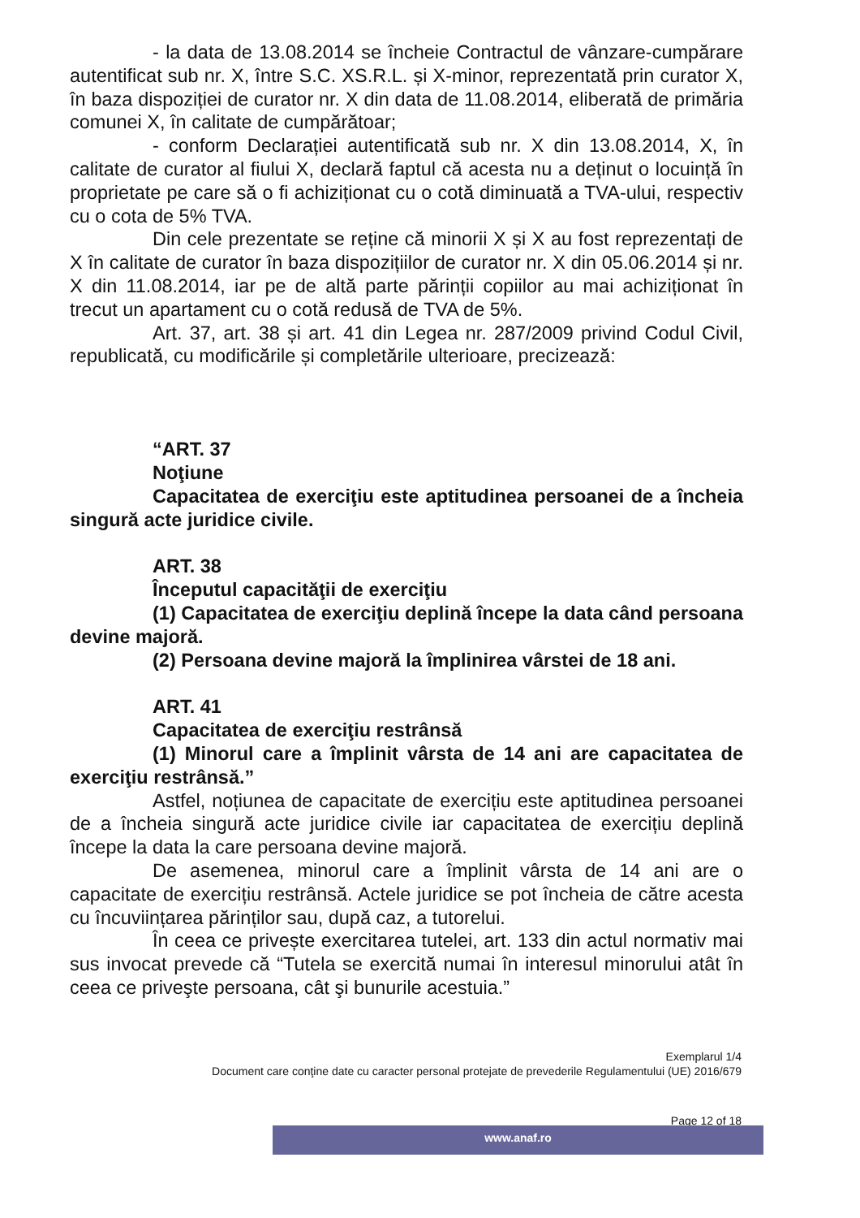- la data de 13.08.2014 se încheie Contractul de vânzare-cumpărare autentificat sub nr. X, între S.C. XS.R.L. și X-minor, reprezentată prin curator X, în baza dispoziției de curator nr. X din data de 11.08.2014, eliberată de primăria comunei X, în calitate de cumpărătoar;
- conform Declarației autentificată sub nr. X din 13.08.2014, X, în calitate de curator al fiului X, declară faptul că acesta nu a deținut o locuință în proprietate pe care să o fi achiziționat cu o cotă diminuată a TVA-ului, respectiv cu o cota de 5% TVA.
Din cele prezentate se reține că minorii X și X au fost reprezentați de X în calitate de curator în baza dispozițiilor de curator nr. X din 05.06.2014 și nr. X din 11.08.2014, iar pe de altă parte părinții copiilor au mai achiziționat în trecut un apartament cu o cotă redusă de TVA de 5%.
Art. 37, art. 38 și art. 41 din Legea nr. 287/2009 privind Codul Civil, republicată, cu modificările și completările ulterioare, precizează:
“ART. 37
Noţiune
Capacitatea de exerciţiu este aptitudinea persoanei de a încheia singură acte juridice civile.
ART. 38
Începutul capacităţii de exerciţiu
(1) Capacitatea de exerciţiu deplină începe la data când persoana devine majoră.
(2) Persoana devine majoră la împlinirea vârstei de 18 ani.
ART. 41
Capacitatea de exerciţiu restrânsă
(1) Minorul care a împlinit vârsta de 14 ani are capacitatea de exerciţiu restrânsă.”
Astfel, noțiunea de capacitate de exercițiu este aptitudinea persoanei de a încheia singură acte juridice civile iar capacitatea de exercițiu deplină începe la data la care persoana devine majoră.
De asemenea, minorul care a împlinit vârsta de 14 ani are o capacitate de exercițiu restrânsă. Actele juridice se pot încheia de către acesta cu încuviințarea părinților sau, după caz, a tutorelui.
În ceea ce privește exercitarea tutelei, art. 133 din actul normativ mai sus invocat prevede că “Tutela se exercită numai în interesul minorului atât în ceea ce priveşte persoana, cât şi bunurile acestuia.”
Exemplarul 1/4
Document care conţine date cu caracter personal protejate de prevederile Regulamentului (UE) 2016/679
Page 12 of 18
www.anaf.ro